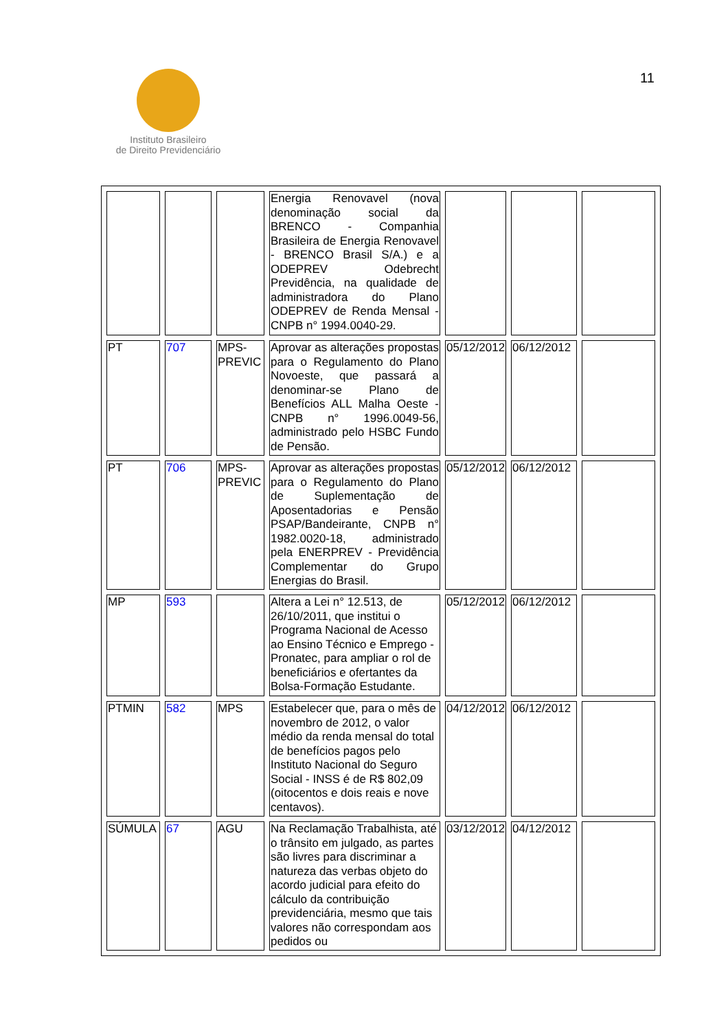11
Instituto Brasileiro
de Direito Previdenciário
| | | | Energia Renovavel (nova denominação social da BRENCO - Companhia Brasileira de Energia Renovavel - BRENCO Brasil S/A.) e a ODEPREV Odebrecht Previdência, na qualidade de administradora do Plano ODEPREV de Renda Mensal - CNPB n° 1994.0040-29. | | | |
| PT | 707 | MPS-PREVIC | Aprovar as alterações propostas para o Regulamento do Plano Novoeste, que passará a denominar-se Plano de Benefícios ALL Malha Oeste - CNPB n° 1996.0049-56, administrado pelo HSBC Fundo de Pensão. | 05/12/2012 | 06/12/2012 | |
| PT | 706 | MPS-PREVIC | Aprovar as alterações propostas para o Regulamento do Plano de Suplementação de Aposentadorias e Pensão PSAP/Bandeirante, CNPB n° 1982.0020-18, administrado pela ENERPREV - Previdência Complementar do Grupo Energias do Brasil. | 05/12/2012 | 06/12/2012 | |
| MP | 593 | | Altera a Lei n° 12.513, de 26/10/2011, que institui o Programa Nacional de Acesso ao Ensino Técnico e Emprego - Pronatec, para ampliar o rol de beneficiários e ofertantes da Bolsa-Formação Estudante. | 05/12/2012 | 06/12/2012 | |
| PTMIN | 582 | MPS | Estabelecer que, para o mês de novembro de 2012, o valor médio da renda mensal do total de benefícios pagos pelo Instituto Nacional do Seguro Social - INSS é de R$ 802,09 (oitocentos e dois reais e nove centavos). | 04/12/2012 | 06/12/2012 | |
| SÚMULA | 67 | AGU | Na Reclamação Trabalhista, até o trânsito em julgado, as partes são livres para discriminar a natureza das verbas objeto do acordo judicial para efeito do cálculo da contribuição previdenciária, mesmo que tais valores não correspondam aos pedidos ou | 03/12/2012 | 04/12/2012 | |